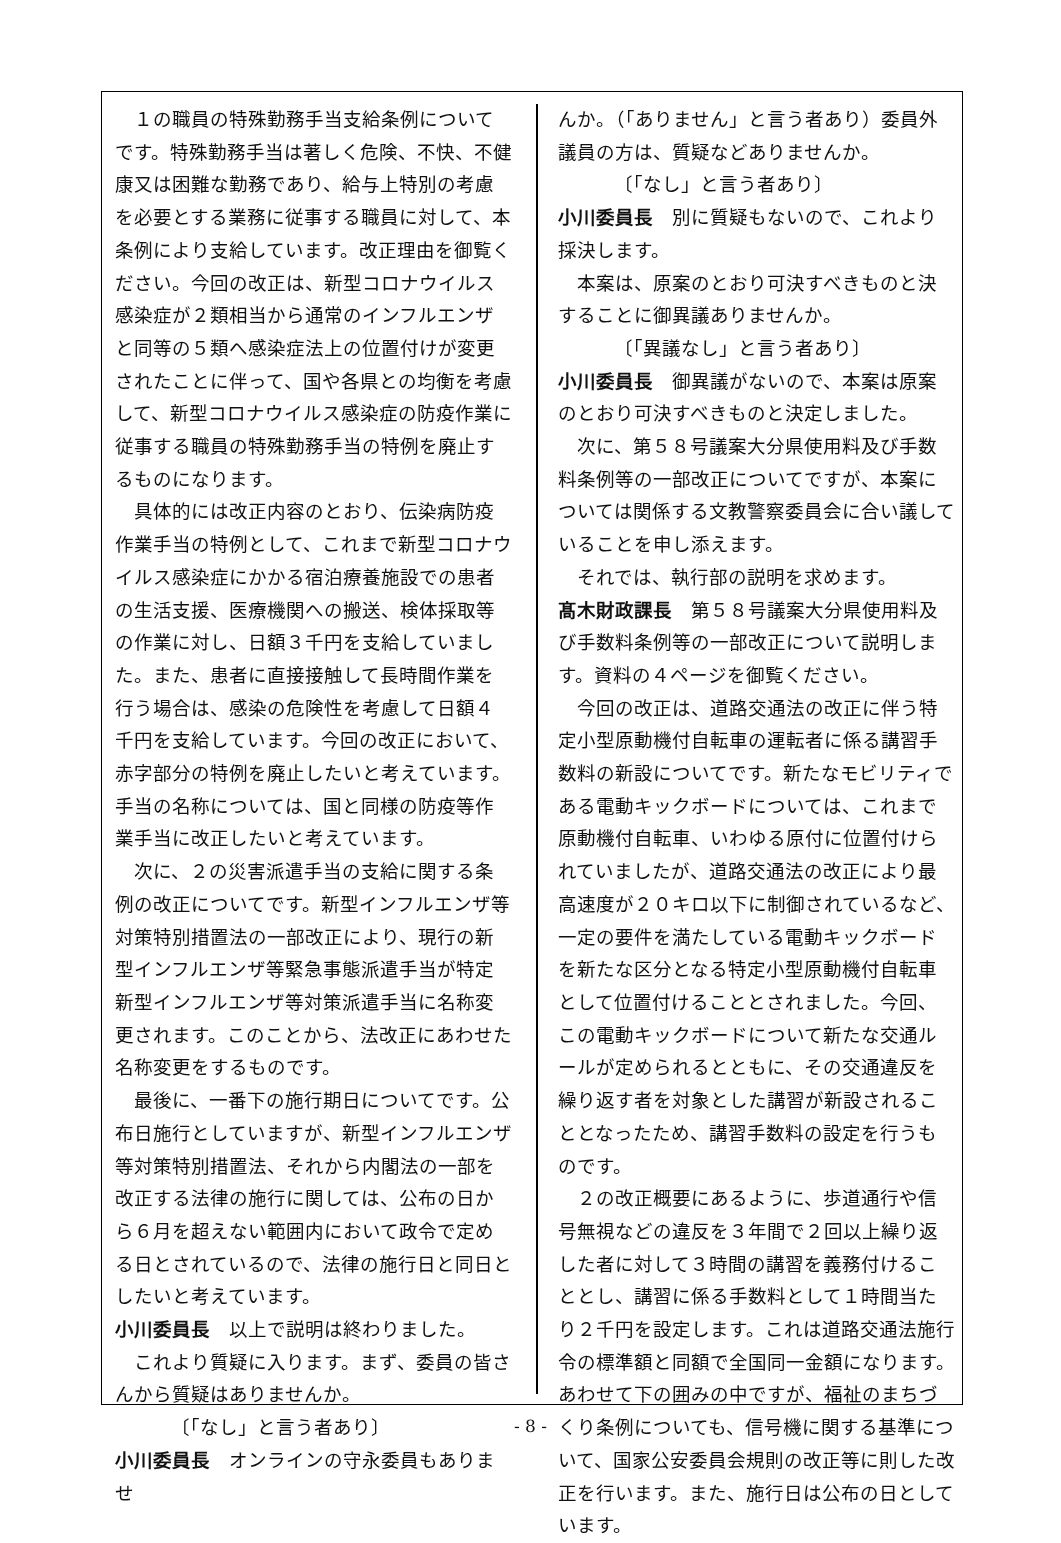１の職員の特殊勤務手当支給条例についてです。特殊勤務手当は著しく危険、不快、不健康又は困難な勤務であり、給与上特別の考慮を必要とする業務に従事する職員に対して、本条例により支給しています。改正理由を御覧ください。今回の改正は、新型コロナウイルス感染症が２類相当から通常のインフルエンザと同等の５類へ感染症法上の位置付けが変更されたことに伴って、国や各県との均衡を考慮して、新型コロナウイルス感染症の防疫作業に従事する職員の特殊勤務手当の特例を廃止するものになります。
具体的には改正内容のとおり、伝染病防疫作業手当の特例として、これまで新型コロナウイルス感染症にかかる宿泊療養施設での患者の生活支援、医療機関への搬送、検体採取等の作業に対し、日額３千円を支給していました。また、患者に直接接触して長時間作業を行う場合は、感染の危険性を考慮して日額４千円を支給しています。今回の改正において、赤字部分の特例を廃止したいと考えています。手当の名称については、国と同様の防疫等作業手当に改正したいと考えています。
次に、２の災害派遣手当の支給に関する条例の改正についてです。新型インフルエンザ等対策特別措置法の一部改正により、現行の新型インフルエンザ等緊急事態派遣手当が特定新型インフルエンザ等対策派遣手当に名称変更されます。このことから、法改正にあわせた名称変更をするものです。
最後に、一番下の施行期日についてです。公布日施行としていますが、新型インフルエンザ等対策特別措置法、それから内閣法の一部を改正する法律の施行に関しては、公布の日から６月を超えない範囲内において政令で定める日とされているので、法律の施行日と同日としたいと考えています。
小川委員長　以上で説明は終わりました。
これより質疑に入ります。まず、委員の皆さんから質疑はありませんか。
〔「なし」と言う者あり〕
小川委員長　オンラインの守永委員もありませ
んか。（「ありません」と言う者あり）委員外議員の方は、質疑などありませんか。
〔「なし」と言う者あり〕
小川委員長　別に質疑もないので、これより採決します。
本案は、原案のとおり可決すべきものと決することに御異議ありませんか。
〔「異議なし」と言う者あり〕
小川委員長　御異議がないので、本案は原案のとおり可決すべきものと決定しました。
次に、第５８号議案大分県使用料及び手数料条例等の一部改正についてですが、本案については関係する文教警察委員会に合い議していることを申し添えます。
それでは、執行部の説明を求めます。
髙木財政課長　第５８号議案大分県使用料及び手数料条例等の一部改正について説明します。資料の４ページを御覧ください。
今回の改正は、道路交通法の改正に伴う特定小型原動機付自転車の運転者に係る講習手数料の新設についてです。新たなモビリティである電動キックボードについては、これまで原動機付自転車、いわゆる原付に位置付けられていましたが、道路交通法の改正により最高速度が２０キロ以下に制御されているなど、一定の要件を満たしている電動キックボードを新たな区分となる特定小型原動機付自転車として位置付けることとされました。今回、この電動キックボードについて新たな交通ルールが定められるとともに、その交通違反を繰り返す者を対象とした講習が新設されることとなったため、講習手数料の設定を行うものです。
２の改正概要にあるように、歩道通行や信号無視などの違反を３年間で２回以上繰り返した者に対して３時間の講習を義務付けることとし、講習に係る手数料として１時間当たり２千円を設定します。これは道路交通法施行令の標準額と同額で全国同一金額になります。あわせて下の囲みの中ですが、福祉のまちづくり条例についても、信号機に関する基準について、国家公安委員会規則の改正等に則した改正を行います。また、施行日は公布の日としています。
- 8 -